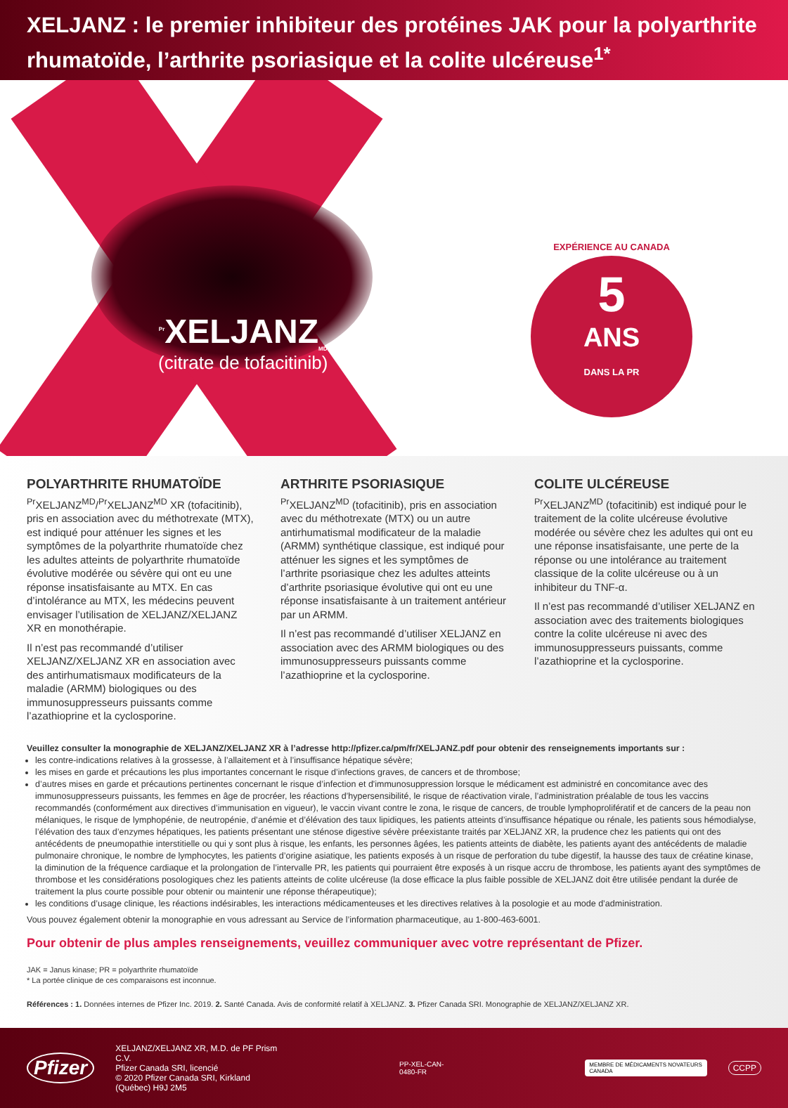XELJANZ : le premier inhibiteur des protéines JAK pour la polyarthrite rhumatoïde, l’arthrite psoriasique et la colite ulcéreuse<sup>1*</sup>
<sup>Pr</sup>XELJANZ<sub>MD</sub>
(citrate de tofacitinib)
EXPÉRIENCE AU CANADA
5
ANS
DANS LA PR
POLYARTHRITE RHUMATOÏDE
<sup>Pr</sup>XELJANZ<sup>MD</sup>/<sup>Pr</sup>XELJANZ<sup>MD</sup> XR (tofacitinib), pris en association avec du méthotrexate (MTX), est indiqué pour atténuer les signes et les symptômes de la polyarthrite rhumatoïde chez les adultes atteints de polyarthrite rhumatoïde évolutive modérée ou sévère qui ont eu une réponse insatisfaisante au MTX. En cas d’intolérance au MTX, les médecins peuvent envisager l’utilisation de XELJANZ/XELJANZ XR en monothérapie.
Il n’est pas recommandé d’utiliser XELJANZ/XELJANZ XR en association avec des antirhumatismaux modificateurs de la maladie (ARMM) biologiques ou des immunosuppresseurs puissants comme l’azathioprine et la cyclosporine.
ARTHRITE PSORIASIQUE
<sup>Pr</sup>XELJANZ<sup>MD</sup> (tofacitinib), pris en association avec du méthotrexate (MTX) ou un autre antirhumatismal modificateur de la maladie (ARMM) synthétique classique, est indiqué pour atténuer les signes et les symptômes de l’arthrite psoriasique chez les adultes atteints d’arthrite psoriasique évolutive qui ont eu une réponse insatisfaisante à un traitement antérieur par un ARMM.
Il n’est pas recommandé d’utiliser XELJANZ en association avec des ARMM biologiques ou des immunosuppresseurs puissants comme l’azathioprine et la cyclosporine.
COLITE ULCÉREUSE
<sup>Pr</sup>XELJANZ<sup>MD</sup> (tofacitinib) est indiqué pour le traitement de la colite ulcéreuse évolutive modérée ou sévère chez les adultes qui ont eu une réponse insatisfaisante, une perte de la réponse ou une intolérance au traitement classique de la colite ulcéreuse ou à un inhibiteur du TNF-α.
Il n’est pas recommandé d’utiliser XELJANZ en association avec des traitements biologiques contre la colite ulcéreuse ni avec des immunosuppresseurs puissants, comme l’azathioprine et la cyclosporine.
Veuillez consulter la monographie de XELJANZ/XELJANZ XR à l’adresse http://pfizer.ca/pm/fr/XELJANZ.pdf pour obtenir des renseignements importants sur :
les contre-indications relatives à la grossesse, à l’allaitement et à l’insuffisance hépatique sévère;
les mises en garde et précautions les plus importantes concernant le risque d’infections graves, de cancers et de thrombose;
d’autres mises en garde et précautions pertinentes concernant le risque d’infection et d'immunosuppression lorsque le médicament est administré en concomitance avec des immunosuppresseurs puissants, les femmes en âge de procréer, les réactions d’hypersensibilité, le risque de réactivation virale, l’administration préalable de tous les vaccins recommandés (conformément aux directives d’immunisation en vigueur), le vaccin vivant contre le zona, le risque de cancers, de trouble lymphoprolifératif et de cancers de la peau non mélaniques, le risque de lymphopénie, de neutropénie, d’anémie et d’élévation des taux lipidiques, les patients atteints d’insuffisance hépatique ou rénale, les patients sous hémodialyse, l’élévation des taux d’enzymes hépatiques, les patients présentant une sténose digestive sévère préexistante traités par XELJANZ XR, la prudence chez les patients qui ont des antécédents de pneumopathie interstitielle ou qui y sont plus à risque, les enfants, les personnes âgées, les patients atteints de diabète, les patients ayant des antécédents de maladie pulmonaire chronique, le nombre de lymphocytes, les patients d’origine asiatique, les patients exposés à un risque de perforation du tube digestif, la hausse des taux de créatine kinase, la diminution de la fréquence cardiaque et la prolongation de l’intervalle PR, les patients qui pourraient être exposés à un risque accru de thrombose, les patients ayant des symptômes de thrombose et les considérations posologiques chez les patients atteints de colite ulcéreuse (la dose efficace la plus faible possible de XELJANZ doit être utilisée pendant la durée de traitement la plus courte possible pour obtenir ou maintenir une réponse thérapeutique);
les conditions d’usage clinique, les réactions indésirables, les interactions médicamenteuses et les directives relatives à la posologie et au mode d’administration.
Vous pouvez également obtenir la monographie en vous adressant au Service de l’information pharmaceutique, au 1-800-463-6001.
Pour obtenir de plus amples renseignements, veuillez communiquer avec votre représentant de Pfizer.
JAK = Janus kinase; PR = polyarthrite rhumatoïde
* La portée clinique de ces comparaisons est inconnue.
Références : 1. Données internes de Pfizer Inc. 2019. 2. Santé Canada. Avis de conformité relatif à XELJANZ. 3. Pfizer Canada SRI. Monographie de XELJANZ/XELJANZ XR.
Pfizer
XELJANZ/XELJANZ XR, M.D. de PF Prism C.V.
Pfizer Canada SRI, licencié
© 2020 Pfizer Canada SRI, Kirkland (Québec) H9J 2M5
PP-XEL-CAN-0480-FR
MEMBRE DE MÉDICAMENTS NOVATEURS CANADA
CCPP